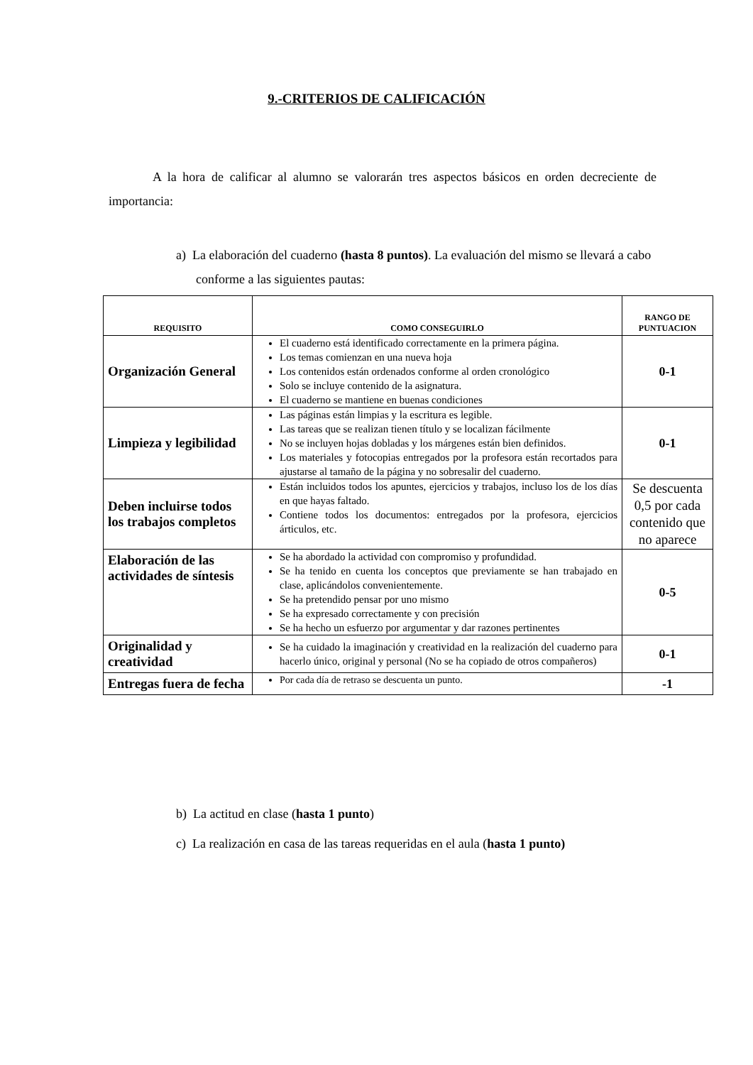9.-CRITERIOS DE CALIFICACIÓN
A la hora de calificar al alumno se valorarán tres aspectos básicos en orden decreciente de importancia:
a) La elaboración del cuaderno (hasta 8 puntos). La evaluación del mismo se llevará a cabo conforme a las siguientes pautas:
| REQUISITO | COMO CONSEGUIRLO | RANGO DE PUNTUACION |
| --- | --- | --- |
| Organización General | El cuaderno está identificado correctamente en la primera página. Los temas comienzan en una nueva hoja Los contenidos están ordenados conforme al orden cronológico Solo se incluye contenido de la asignatura. El cuaderno se mantiene en buenas condiciones | 0-1 |
| Limpieza y legibilidad | Las páginas están limpias y la escritura es legible. Las tareas que se realizan tienen título y se localizan fácilmente No se incluyen hojas dobladas y los márgenes están bien definidos. Los materiales y fotocopias entregados por la profesora están recortados para ajustarse al tamaño de la página y no sobresalir del cuaderno. | 0-1 |
| Deben incluirse todos los trabajos completos | Están incluidos todos los apuntes, ejercicios y trabajos, incluso los de los días en que hayas faltado. Contiene todos los documentos: entregados por la profesora, ejercicios árticulos, etc. | Se descuenta 0,5 por cada contenido que no aparece |
| Elaboración de las actividades de síntesis | Se ha abordado la actividad con compromiso y profundidad. Se ha tenido en cuenta los conceptos que previamente se han trabajado en clase, aplicándolos convenientemente. Se ha pretendido pensar por uno mismo Se ha expresado correctamente y con precisión Se ha hecho un esfuerzo por argumentar y dar razones pertinentes | 0-5 |
| Originalidad y creatividad | Se ha cuidado la imaginación y creatividad en la realización del cuaderno para hacerlo único, original y personal (No se ha copiado de otros compañeros) | 0-1 |
| Entregas fuera de fecha | Por cada día de retraso se descuenta un punto. | -1 |
b) La actitud en clase (hasta 1 punto)
c) La realización en casa de las tareas requeridas en el aula (hasta 1 punto)